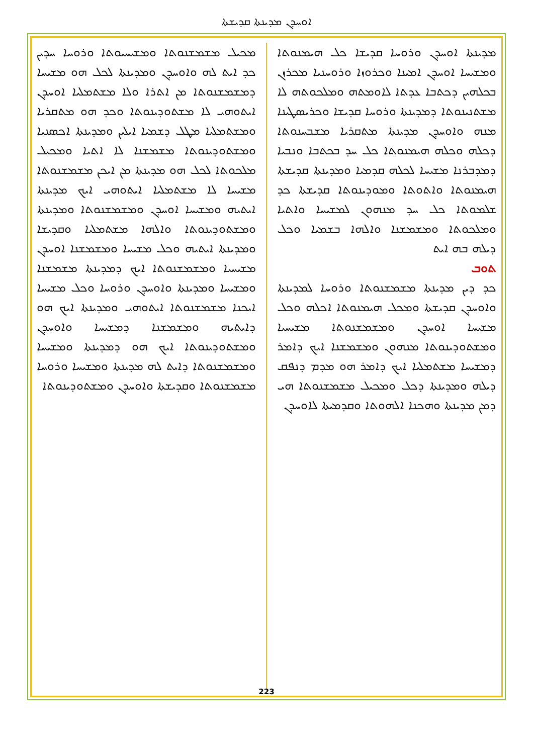ܐܘܚܕܢ ܡܕܝܢܬܐ ܩܕܝܫܬܐ
ܡܕܝܢܬܐ ܐܘܚܕܢ ܘܪܘܚܐ ܩܕܝܫܐ ܟܠ ܗܝܡܢܘܬܐ ܘܡܫܝܚܐ ܐܘܚܕܢ ܐܡܝܢܐ ܘܟܪܘܙܐ ܘܪܘܚܢܝܐ ܡܟܪܙܢ ܒܟܠܗܝܢ ܕܟܬܒܐ ܥܕܬܐ ܠܐܘܡܬܗ ܘܡܠܟܘܬܗ ܠܐ ܡܫܬܢܝܢܘܬܐ ܕܡܕܝܢܬܐ ܘܪܘܚܐ ܩܕܝܫܐ ܘܟܪܝܣܛܝܢܐ ܡܢܗ ܘܐܘܚܕܢ ܡܕܝܢܬܐ ܡܬܩܪܝܐ ܡܫܒܚܢܘܬܐ ܕܟܠܗ ܘܟܠܗ ܗܝܡܢܘܬܐ ܟܠ ܚܕ ܒܟܬܒܐ ܘܢܒܝܐ ܕܡܕܒܪܢܐ ܡܫܝܚܐ ܠܟܠܗ ܩܕܡܝܐ ܘܡܕܝܢܬܐ ܩܕܝܫܬܐ ܗܝܡܢܘܬܐ ܘܐܬܘܬܐ ܘܡܘܕܝܢܘܬܐ ܩܕܝܫܬܐ ܟܕ ܫܠܡܘܬܐ ܟܠ ܚܕ ܡܢܗܘܢ ܠܡܫܝܚܐ ܘܐܬܝܐ ܘܡܠܟܘܬܐ ܘܡܫܡܫܢܐ ܘܐܠܗܐ ܒܫܡܝܐ ܘܟܠ ܕܝܠܗ ܒܗ ܐܝܬ
ܬܘܒ
ܟܕ ܕܝܢ ܡܕܝܢܬܐ ܡܫܡܫܢܘܬܐ ܘܪܘܚܐ ܠܡܕܝܢܬܐ ܘܐܘܚܕܢ ܩܕܝܫܬܐ ܘܡܟܠ ܗܝܡܢܘܬܐ ܐܟܠܗ ܘܟܠ ܡܫܝܚܐ ܐܘܚܕܢ ܘܡܫܡܫܢܘܬܐ ܡܫܝܚܝܐ ܘܡܫܬܘܕܝܢܘܬܐ ܡܢܗܘܢ ܘܡܫܡܫܢܐ ܐܝܟ ܕܐܡܪ ܕܡܫܝܚܐ ܡܫܬܡܠܝܐ ܐܝܟ ܕܐܡܪ ܗܘ ܡܕܡ ܕܢܦܩ ܕܝܠܗ ܘܡܕܝܢܬܐ ܕܟܠ ܘܡܟܝܠ ܡܫܡܫܢܘܬܐ ܗܝ ܕܡܢ ܡܕܝܢܬܐ ܘܗܟܢܐ ܐܠܗܘܬܐ ܘܩܕܡܝܬܐ ܠܐܘܚܕܢ
ܡܟܝܠ ܡܫܡܫܢܘܬܐ ܘܡܫܝܚܝܘܬܐ ܘܪܘܚܐ ܚܕܝܢ ܟܕ ܐܝܬ ܠܗ ܘܐܘܚܕܢ ܘܡܕܝܢܬܐ ܠܟܠ ܗܘ ܡܫܝܚܐ ܕܡܫܡܫܢܘܬܐ ܡܢ ܐܬܪܐ ܘܠܐ ܡܫܬܡܠܝܐ ܐܘܚܕܢ ܐܝܬܘܗܝ ܠܐ ܡܫܬܘܕܝܢܘܬܐ ܘܟܕ ܗܘ ܡܬܩܪܝܐ ܘܡܫܬܡܠܝܐ ܡܛܠ ܕܫܡܝܐ ܐܝܠܝܢ ܘܡܕܝܢܬܐ ܐܟܣܢܝܐ ܘܡܫܬܘܕܝܢܘܬܐ ܡܫܡܫܢܐ ܠܐ ܐܬܝܐ ܘܡܟܝܠ ܡܠܟܘܬܐ ܠܟܠ ܗܘ ܡܕܝܢܬܐ ܡܢ ܐܝܟܢ ܡܫܡܫܢܘܬܐ ܡܫܝܚܐ ܠܐ ܡܫܬܡܠܝܐ ܐܝܬܘܗܝ ܐܝܟ ܡܕܝܢܬܐ ܐܝܬܝܗ ܘܡܫܝܚܐ ܐܘܚܕܢ ܘܡܫܡܫܢܘܬܐ ܘܡܕܝܢܬܐ ܘܡܫܬܘܕܝܢܘܬܐ ܘܐܠܗܐ ܡܫܬܡܠܝܐ ܘܩܕܝܫܐ ܘܡܕܝܢܬܐ ܐܝܬܝܗ ܘܟܠ ܡܫܝܚܐ ܘܡܫܡܫܢܐ ܐܘܚܕܢ ܡܫܝܚܝܐ ܘܡܫܡܫܢܘܬܐ ܐܝܟ ܕܡܕܝܢܬܐ ܡܫܡܫܢܐ ܘܡܫܝܚܐ ܘܡܕܝܢܬܐ ܘܐܘܚܕܢ ܘܪܘܚܐ ܘܟܠ ܡܫܝܚܐ ܐܝܟܢܐ ܡܫܡܫܢܘܬܐ ܐܝܬܘܗܝ ܘܡܕܝܢܬܐ ܐܝܟ ܗܘ ܕܐܝܬܝܗ ܘܡܫܡܫܢܐ ܕܡܫܝܚܐ ܘܐܘܚܕܢ ܘܡܫܬܘܕܝܢܘܬܐ ܐܝܟ ܗܘ ܕܡܕܝܢܬܐ ܘܡܫܝܚܐ ܘܡܫܡܫܢܘܬܐ ܕܐܝܬ ܠܗ ܡܕܝܢܬܐ ܘܡܫܝܚܐ ܘܪܘܚܐ ܡܫܡܫܢܘܬܐ ܘܩܕܝܫܬܐ ܘܐܘܚܕܢ ܘܡܫܬܘܕܝܢܘܬܐ
223